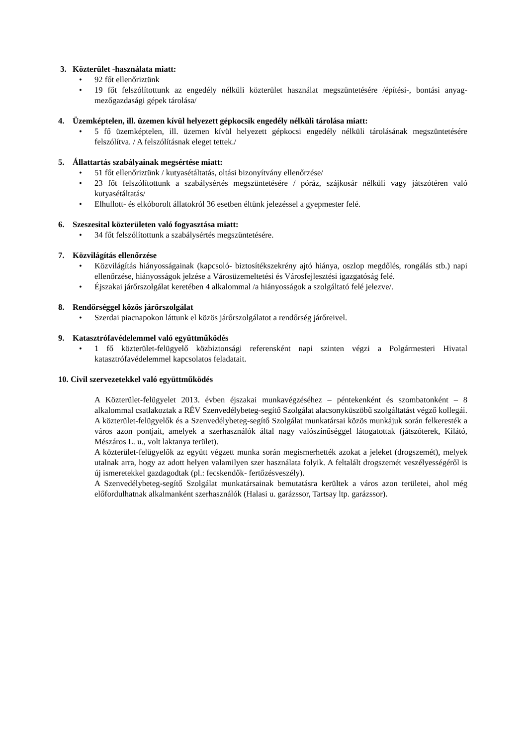3. Közterület -használata miatt:
• 92 főt ellenőriztünk
• 19 főt felszólítottunk az engedély nélküli közterület használat megszüntetésére /építési-, bontási anyag- mezőgazdasági gépek tárolása/
4. Üzemképtelen, ill. üzemen kívül helyezett gépkocsik engedély nélküli tárolása miatt:
• 5 fő üzemképtelen, ill. üzemen kívül helyezett gépkocsi engedély nélküli tárolásának megszüntetésére felszólítva. / A felszólításnak eleget tettek./
5. Állattartás szabályainak megsértése miatt:
• 51 főt ellenőriztünk / kutyasétáltatás, oltási bizonyítvány ellenőrzése/
• 23 főt felszólítottunk a szabálysértés megszüntetésére / póráz, szájkosár nélküli vagy játszótéren való kutyasétáltatás/
• Elhullott- és elkóborolt állatokról 36 esetben éltünk jelezéssel a gyepmester felé.
6. Szeszesital közterületen való fogyasztása miatt:
• 34 főt felszólítottunk a szabálysértés megszüntetésére.
7. Közvilágítás ellenőrzése
• Közvilágítás hiányosságainak (kapcsoló- biztosítékszekrény ajtó hiánya, oszlop megdőlés, rongálás stb.) napi ellenőrzése, hiányosságok jelzése a Városüzemeltetési és Városfejlesztési igazgatóság felé.
• Éjszakai járőrszolgálat keretében 4 alkalommal /a hiányosságok a szolgáltató felé jelezve/.
8. Rendőrséggel közös járőrszolgálat
• Szerdai piacnapokon láttunk el közös járőrszolgálatot a rendőrség járőreivel.
9. Katasztrófavédelemmel való együttműködés
• 1 fő közterület-felügyelő közbiztonsági referensként napi szinten végzi a Polgármesteri Hivatal katasztrófavédelemmel kapcsolatos feladatait.
10. Civil szervezetekkel való együttműködés
A Közterület-felügyelet 2013. évben éjszakai munkavégzéséhez – péntekenként és szombatonként – 8 alkalommal csatlakoztak a RÉV Szenvedélybeteg-segítő Szolgálat alacsonyküszöbű szolgáltatást végző kollegái.
A közterület-felügyelők és a Szenvedélybeteg-segítő Szolgálat munkatársai közös munkájuk során felkeresték a város azon pontjait, amelyek a szerhasználók által nagy valószínűséggel látogatottak (játszóterek, Kilátó, Mészáros L. u., volt laktanya terület).
A közterület-felügyelők az együtt végzett munka során megismerhették azokat a jeleket (drogszemét), melyek utalnak arra, hogy az adott helyen valamilyen szer használata folyik. A feltalált drogszemét veszélyességéről is új ismeretekkel gazdagodtak (pl.: fecskendők- fertőzésveszély).
A Szenvedélybeteg-segítő Szolgálat munkatársainak bemutatásra kerültek a város azon területei, ahol még előfordulhatnak alkalmanként szerhasználók (Halasi u. garázssor, Tartsay ltp. garázssor).